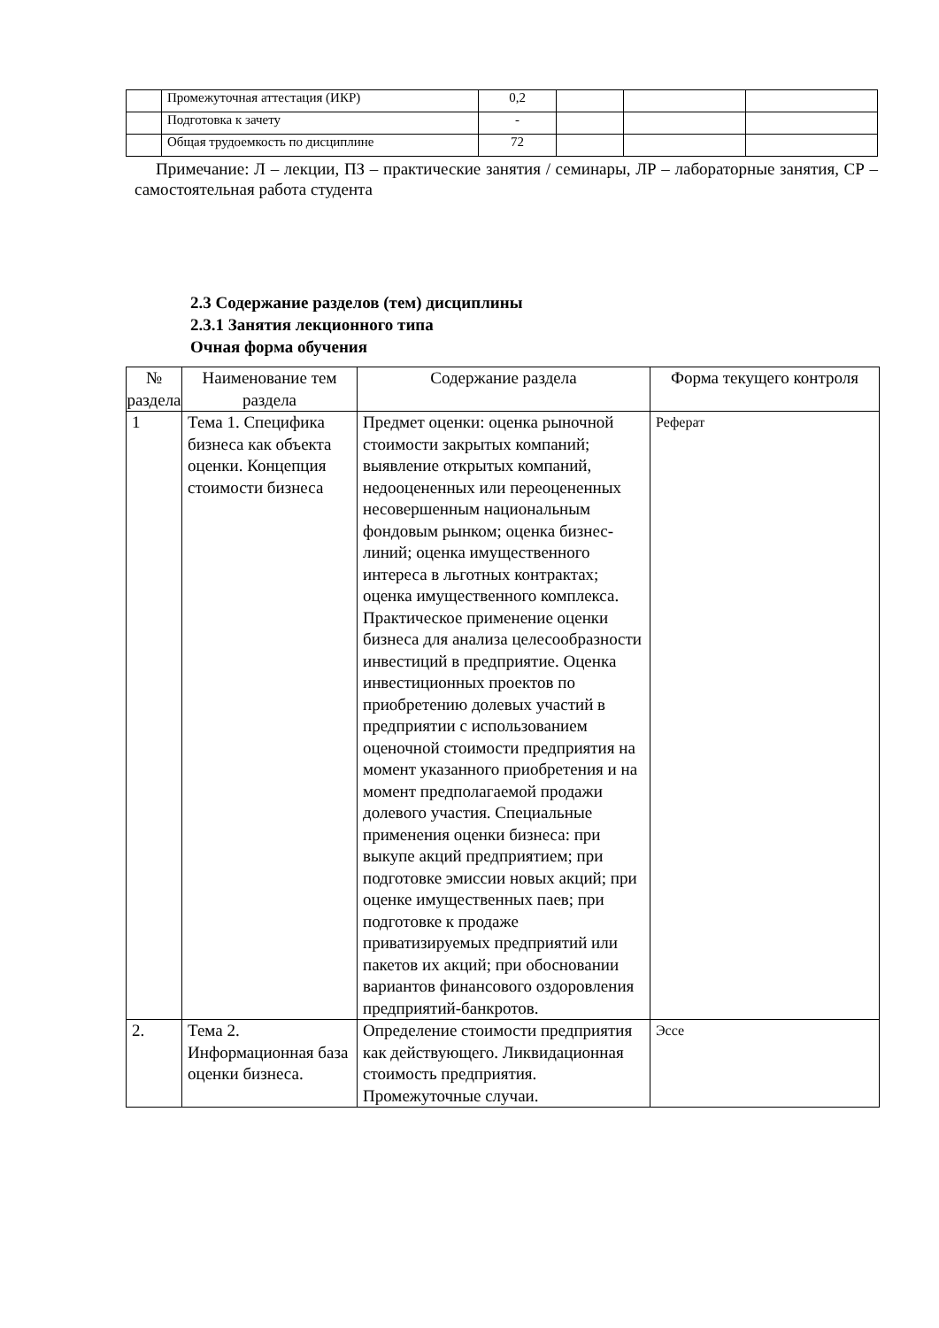| | Промежуточная аттестация (ИКР) | 0,2 | | | |
| | Подготовка к зачету | - | | | |
| | Общая трудоемкость по дисциплине | 72 | | | |
Примечание: Л – лекции, ПЗ – практические занятия / семинары, ЛР – лабораторные занятия, СР – самостоятельная работа студента
2.3 Содержание разделов (тем) дисциплины
2.3.1 Занятия лекционного типа
Очная форма обучения
| № раздела | Наименование тем раздела | Содержание раздела | Форма текущего контроля |
| --- | --- | --- | --- |
| 1 | Тема 1. Специфика бизнеса как объекта оценки. Концепция стоимости бизнеса | Предмет оценки: оценка рыночной стоимости закрытых компаний; выявление открытых компаний, недооцененных или переоцененных несовершенным национальным фондовым рынком; оценка бизнес-линий; оценка имущественного интереса в льготных контрактах; оценка имущественного комплекса. Практическое применение оценки бизнеса для анализа целесообразности инвестиций в предприятие. Оценка инвестиционных проектов по приобретению долевых участий в предприятии с использованием оценочной стоимости предприятия на момент указанного приобретения и на момент предполагаемой продажи долевого участия. Специальные применения оценки бизнеса: при выкупе акций предприятием; при подготовке эмиссии новых акций; при оценке имущественных паев; при подготовке к продаже приватизируемых предприятий или пакетов их акций; при обосновании вариантов финансового оздоровления предприятий-банкротов. | Реферат |
| 2. | Тема 2. Информационная база оценки бизнеса. | Определение стоимости предприятия как действующего. Ликвидационная стоимость предприятия. Промежуточные случаи. | Эссе |